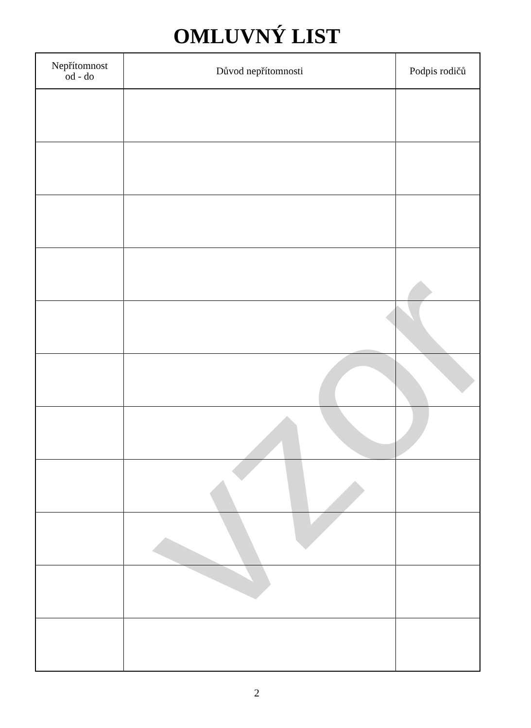OMLUVNÝ LIST
| Nepřítomnost od - do | Důvod nepřítomnosti | Podpis rodičů |
| --- | --- | --- |
2
vzor